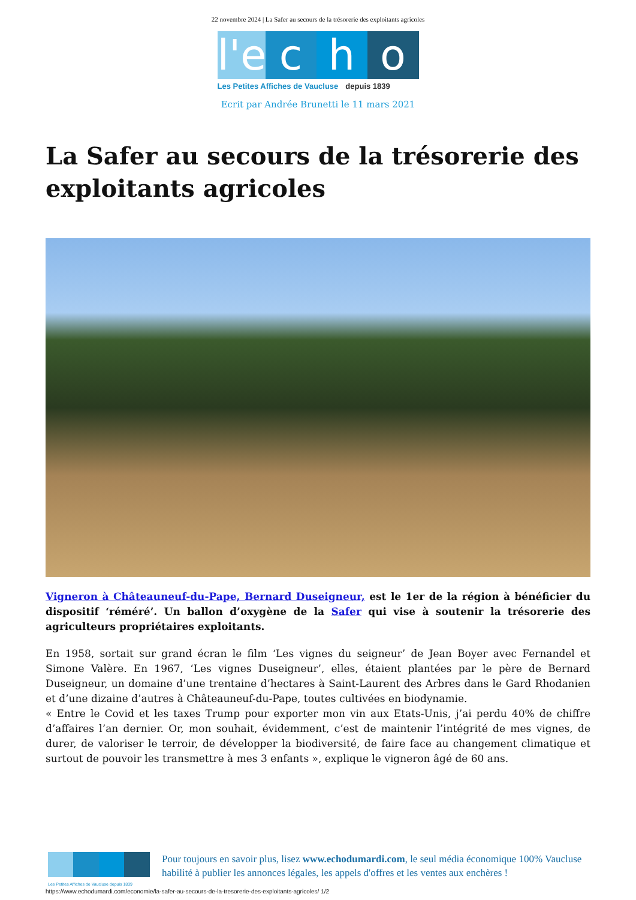22 novembre 2024 | La Safer au secours de la trésorerie des exploitants agricoles
l'e
c
h
o
Les Petites Affiches de Vaucluse depuis 1839
Ecrit par Andrée Brunetti le 11 mars 2021
La Safer au secours de la trésorerie des exploitants agricoles
Vigneron à Châteauneuf-du-Pape, Bernard Duseigneur, est le 1er de la région à bénéficier du dispositif ‘réméré’. Un ballon d’oxygène de la Safer qui vise à soutenir la trésorerie des agriculteurs propriétaires exploitants.
En 1958, sortait sur grand écran le film ‘Les vignes du seigneur’ de Jean Boyer avec Fernandel et Simone Valère. En 1967, ‘Les vignes Duseigneur’, elles, étaient plantées par le père de Bernard Duseigneur, un domaine d’une trentaine d’hectares à Saint-Laurent des Arbres dans le Gard Rhodanien et d’une dizaine d’autres à Châteauneuf-du-Pape, toutes cultivées en biodynamie.
« Entre le Covid et les taxes Trump pour exporter mon vin aux Etats-Unis, j’ai perdu 40% de chiffre d’affaires l’an dernier. Or, mon souhait, évidemment, c’est de maintenir l’intégrité de mes vignes, de durer, de valoriser le terroir, de développer la biodiversité, de faire face au changement climatique et surtout de pouvoir les transmettre à mes 3 enfants », explique le vigneron âgé de 60 ans.
Les Petites Affiches de Vaucluse depuis 1839
Pour toujours en savoir plus, lisez www.echodumardi.com, le seul média économique 100% Vaucluse habilité à publier les annonces légales, les appels d'offres et les ventes aux enchères !
https://www.echodumardi.com/economie/la-safer-au-secours-de-la-tresorerie-des-exploitants-agricoles/ 1/2